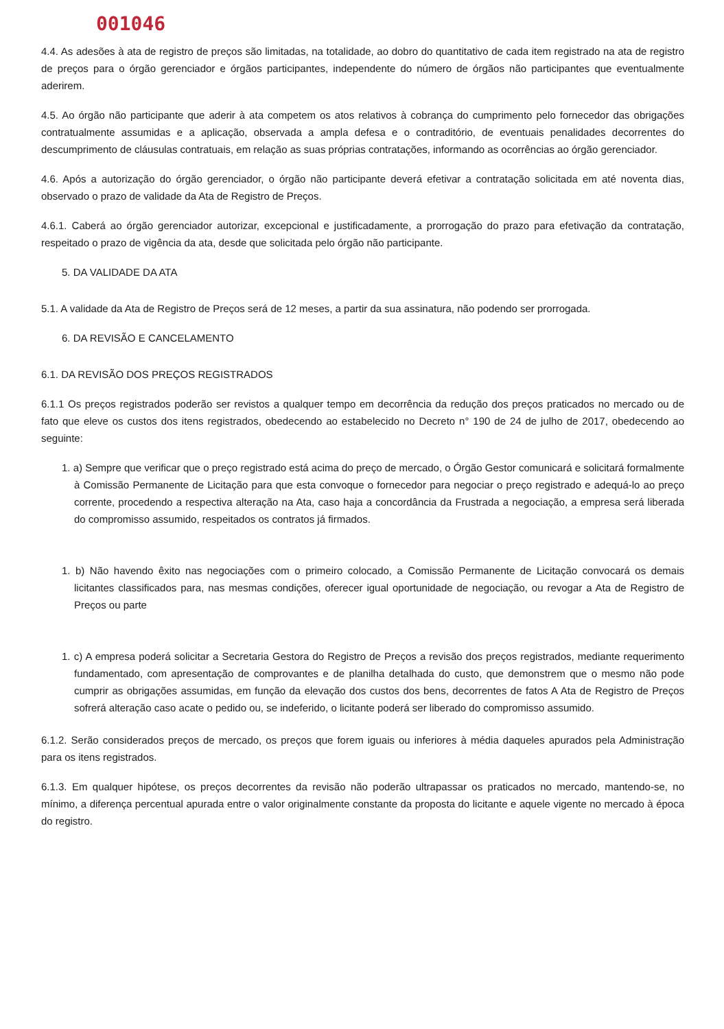001046
4.4. As adesões à ata de registro de preços são limitadas, na totalidade, ao dobro do quantitativo de cada item registrado na ata de registro de preços para o órgão gerenciador e órgãos participantes, independente do número de órgãos não participantes que eventualmente aderirem.
4.5. Ao órgão não participante que aderir à ata competem os atos relativos à cobrança do cumprimento pelo fornecedor das obrigações contratualmente assumidas e a aplicação, observada a ampla defesa e o contraditório, de eventuais penalidades decorrentes do descumprimento de cláusulas contratuais, em relação as suas próprias contratações, informando as ocorrências ao órgão gerenciador.
4.6. Após a autorização do órgão gerenciador, o órgão não participante deverá efetivar a contratação solicitada em até noventa dias, observado o prazo de validade da Ata de Registro de Preços.
4.6.1. Caberá ao órgão gerenciador autorizar, excepcional e justificadamente, a prorrogação do prazo para efetivação da contratação, respeitado o prazo de vigência da ata, desde que solicitada pelo órgão não participante.
5. DA VALIDADE DA ATA
5.1. A validade da Ata de Registro de Preços será de 12 meses, a partir da sua assinatura, não podendo ser prorrogada.
6. DA REVISÃO E CANCELAMENTO
6.1. DA REVISÃO DOS PREÇOS REGISTRADOS
6.1.1 Os preços registrados poderão ser revistos a qualquer tempo em decorrência da redução dos preços praticados no mercado ou de fato que eleve os custos dos itens registrados, obedecendo ao estabelecido no Decreto n° 190 de 24 de julho de 2017, obedecendo ao seguinte:
1. a) Sempre que verificar que o preço registrado está acima do preço de mercado, o Órgão Gestor comunicará e solicitará formalmente à Comissão Permanente de Licitação para que esta convoque o fornecedor para negociar o preço registrado e adequá-lo ao preço corrente, procedendo a respectiva alteração na Ata, caso haja a concordância da Frustrada a negociação, a empresa será liberada do compromisso assumido, respeitados os contratos já firmados.
1. b) Não havendo êxito nas negociações com o primeiro colocado, a Comissão Permanente de Licitação convocará os demais licitantes classificados para, nas mesmas condições, oferecer igual oportunidade de negociação, ou revogar a Ata de Registro de Preços ou parte
1. c) A empresa poderá solicitar a Secretaria Gestora do Registro de Preços a revisão dos preços registrados, mediante requerimento fundamentado, com apresentação de comprovantes e de planilha detalhada do custo, que demonstrem que o mesmo não pode cumprir as obrigações assumidas, em função da elevação dos custos dos bens, decorrentes de fatos A Ata de Registro de Preços sofrerá alteração caso acate o pedido ou, se indeferido, o licitante poderá ser liberado do compromisso assumido.
6.1.2. Serão considerados preços de mercado, os preços que forem iguais ou inferiores à média daqueles apurados pela Administração para os itens registrados.
6.1.3. Em qualquer hipótese, os preços decorrentes da revisão não poderão ultrapassar os praticados no mercado, mantendo-se, no mínimo, a diferença percentual apurada entre o valor originalmente constante da proposta do licitante e aquele vigente no mercado à época do registro.